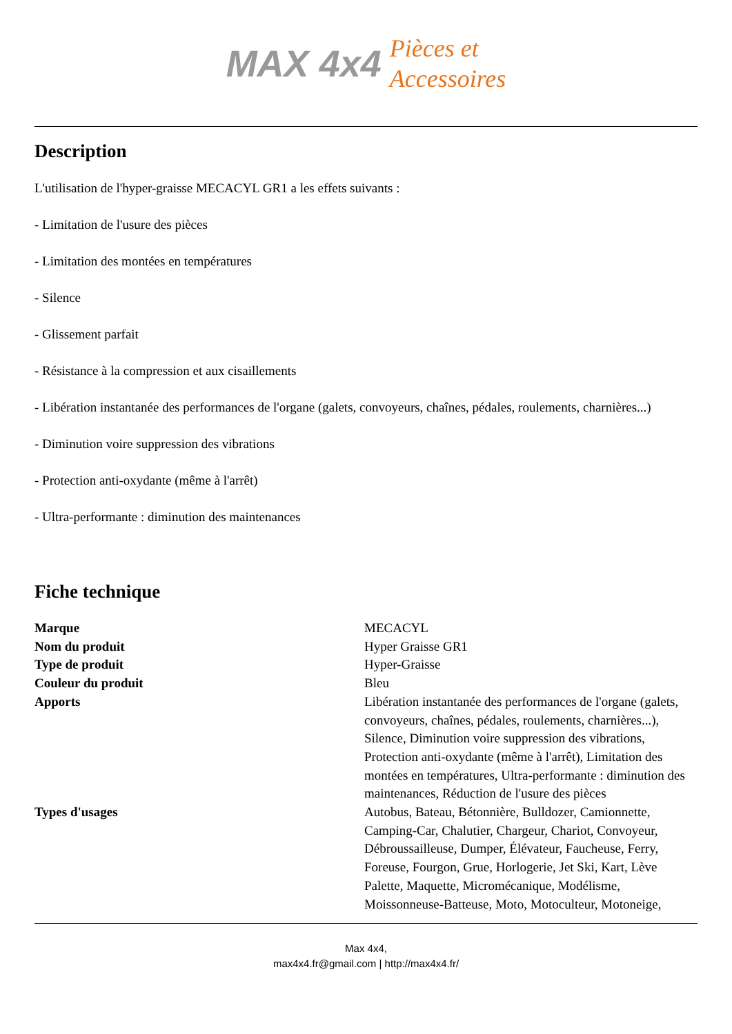MAX 4x4 Pièces et
Accessoires
Description
L'utilisation de l'hyper-graisse MECACYL GR1 a les effets suivants :
- Limitation de l'usure des pièces
- Limitation des montées en températures
- Silence
- Glissement parfait
- Résistance à la compression et aux cisaillements
- Libération instantanée des performances de l'organe (galets, convoyeurs, chaînes, pédales, roulements, charnières...)
- Diminution voire suppression des vibrations
- Protection anti-oxydante (même à l'arrêt)
- Ultra-performante : diminution des maintenances
Fiche technique
| Marque | MECACYL |
| Nom du produit | Hyper Graisse GR1 |
| Type de produit | Hyper-Graisse |
| Couleur du produit | Bleu |
| Apports | Libération instantanée des performances de l'organe (galets, convoyeurs, chaînes, pédales, roulements, charnières...), Silence, Diminution voire suppression des vibrations, Protection anti-oxydante (même à l'arrêt), Limitation des montées en températures, Ultra-performante : diminution des maintenances, Réduction de l'usure des pièces |
| Types d'usages | Autobus, Bateau, Bétonnière, Bulldozer, Camionnette, Camping-Car, Chalutier, Chargeur, Chariot, Convoyeur, Débroussailleuse, Dumper, Élévateur, Faucheuse, Ferry, Foreuse, Fourgon, Grue, Horlogerie, Jet Ski, Kart, Lève Palette, Maquette, Micromécanique, Modélisme, Moissonneuse-Batteuse, Moto, Motoculteur, Motoneige, |
Max 4x4,
max4x4.fr@gmail.com | http://max4x4.fr/